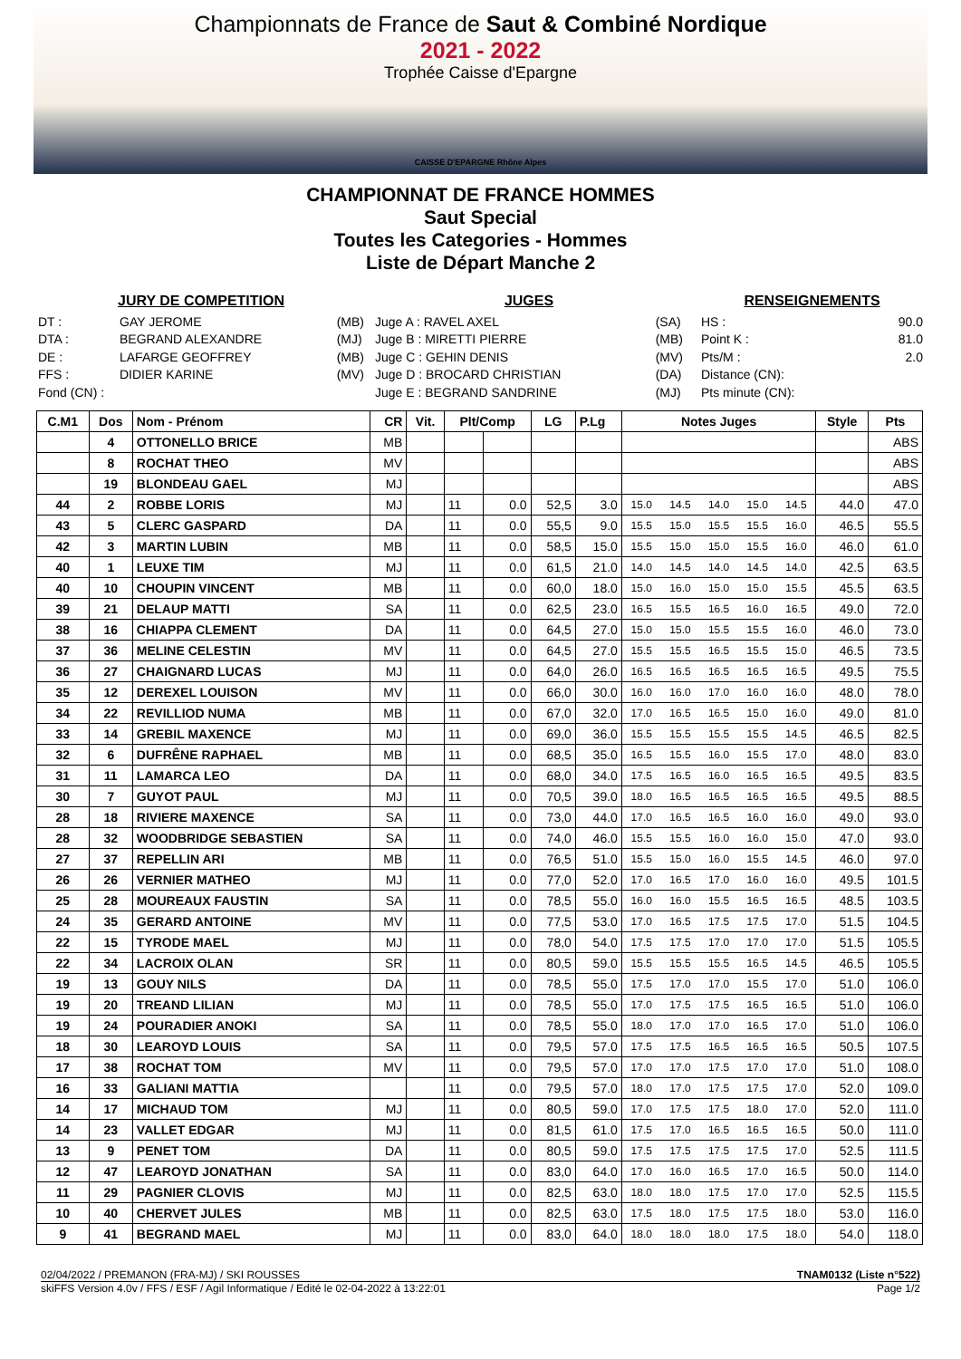Championnats de France de Saut & Combiné Nordique
2021 - 2022
Trophée Caisse d'Epargne
CAISSE D'EPARGNE Rhône Alpes
CHAMPIONNAT DE FRANCE HOMMES
Saut Special
Toutes les Categories - Hommes
Liste de Départ Manche 2
JURY DE COMPETITION
DT :
DTA :
DE :
FFS :
Fond (CN) :
GAY JEROME
BEGRAND ALEXANDRE
LAFARGE GEOFFREY
DIDIER KARINE
(MB)
(MJ)
(MB)
(MV)
JUGES
Juge A : RAVEL AXEL
Juge B : MIRETTI PIERRE
Juge C : GEHIN DENIS
Juge D : BROCARD CHRISTIAN
Juge E : BEGRAND SANDRINE
(SA)
(MB)
(MV)
(DA)
(MJ)
RENSEIGNEMENTS
HS :
Point K :
Pts/M :
Distance (CN):
Pts minute (CN):
90.0
81.0
2.0
| C.M1 | Dos | Nom - Prénom | CR | Vit. | Plt/Comp | | LG | P.Lg | Notes Juges | | | | | Style | Pts |
| --- | --- | --- | --- | --- | --- | --- | --- | --- | --- | --- | --- | --- | --- | --- | --- |
| | 4 | OTTONELLO BRICE | MB | | | | | | | | | | | | ABS |
| | 8 | ROCHAT THEO | MV | | | | | | | | | | | | ABS |
| | 19 | BLONDEAU GAEL | MJ | | | | | | | | | | | | ABS |
| 44 | 2 | ROBBE LORIS | MJ | | 11 | 0.0 | 52,5 | 3.0 | 15.0 | 14.5 | 14.0 | 15.0 | 14.5 | 44.0 | 47.0 |
| 43 | 5 | CLERC GASPARD | DA | | 11 | 0.0 | 55,5 | 9.0 | 15.5 | 15.0 | 15.5 | 15.5 | 16.0 | 46.5 | 55.5 |
| 42 | 3 | MARTIN LUBIN | MB | | 11 | 0.0 | 58,5 | 15.0 | 15.5 | 15.0 | 15.0 | 15.5 | 16.0 | 46.0 | 61.0 |
| 40 | 1 | LEUXE TIM | MJ | | 11 | 0.0 | 61,5 | 21.0 | 14.0 | 14.5 | 14.0 | 14.5 | 14.0 | 42.5 | 63.5 |
| 40 | 10 | CHOUPIN VINCENT | MB | | 11 | 0.0 | 60,0 | 18.0 | 15.0 | 16.0 | 15.0 | 15.0 | 15.5 | 45.5 | 63.5 |
| 39 | 21 | DELAUP MATTI | SA | | 11 | 0.0 | 62,5 | 23.0 | 16.5 | 15.5 | 16.5 | 16.0 | 16.5 | 49.0 | 72.0 |
| 38 | 16 | CHIAPPA CLEMENT | DA | | 11 | 0.0 | 64,5 | 27.0 | 15.0 | 15.0 | 15.5 | 15.5 | 16.0 | 46.0 | 73.0 |
| 37 | 36 | MELINE CELESTIN | MV | | 11 | 0.0 | 64,5 | 27.0 | 15.5 | 15.5 | 16.5 | 15.5 | 15.0 | 46.5 | 73.5 |
| 36 | 27 | CHAIGNARD LUCAS | MJ | | 11 | 0.0 | 64,0 | 26.0 | 16.5 | 16.5 | 16.5 | 16.5 | 16.5 | 49.5 | 75.5 |
| 35 | 12 | DEREXEL LOUISON | MV | | 11 | 0.0 | 66,0 | 30.0 | 16.0 | 16.0 | 17.0 | 16.0 | 16.0 | 48.0 | 78.0 |
| 34 | 22 | REVILLIOD NUMA | MB | | 11 | 0.0 | 67,0 | 32.0 | 17.0 | 16.5 | 16.5 | 15.0 | 16.0 | 49.0 | 81.0 |
| 33 | 14 | GREBIL MAXENCE | MJ | | 11 | 0.0 | 69,0 | 36.0 | 15.5 | 15.5 | 15.5 | 15.5 | 14.5 | 46.5 | 82.5 |
| 32 | 6 | DUFRÊNE RAPHAEL | MB | | 11 | 0.0 | 68,5 | 35.0 | 16.5 | 15.5 | 16.0 | 15.5 | 17.0 | 48.0 | 83.0 |
| 31 | 11 | LAMARCA LEO | DA | | 11 | 0.0 | 68,0 | 34.0 | 17.5 | 16.5 | 16.0 | 16.5 | 16.5 | 49.5 | 83.5 |
| 30 | 7 | GUYOT PAUL | MJ | | 11 | 0.0 | 70,5 | 39.0 | 18.0 | 16.5 | 16.5 | 16.5 | 16.5 | 49.5 | 88.5 |
| 28 | 18 | RIVIERE MAXENCE | SA | | 11 | 0.0 | 73,0 | 44.0 | 17.0 | 16.5 | 16.5 | 16.0 | 16.0 | 49.0 | 93.0 |
| 28 | 32 | WOODBRIDGE SEBASTIEN | SA | | 11 | 0.0 | 74,0 | 46.0 | 15.5 | 15.5 | 16.0 | 16.0 | 15.0 | 47.0 | 93.0 |
| 27 | 37 | REPELLIN ARI | MB | | 11 | 0.0 | 76,5 | 51.0 | 15.5 | 15.0 | 16.0 | 15.5 | 14.5 | 46.0 | 97.0 |
| 26 | 26 | VERNIER MATHEO | MJ | | 11 | 0.0 | 77,0 | 52.0 | 17.0 | 16.5 | 17.0 | 16.0 | 16.0 | 49.5 | 101.5 |
| 25 | 28 | MOUREAUX FAUSTIN | SA | | 11 | 0.0 | 78,5 | 55.0 | 16.0 | 16.0 | 15.5 | 16.5 | 16.5 | 48.5 | 103.5 |
| 24 | 35 | GERARD ANTOINE | MV | | 11 | 0.0 | 77,5 | 53.0 | 17.0 | 16.5 | 17.5 | 17.5 | 17.0 | 51.5 | 104.5 |
| 22 | 15 | TYRODE MAEL | MJ | | 11 | 0.0 | 78,0 | 54.0 | 17.5 | 17.5 | 17.0 | 17.0 | 17.0 | 51.5 | 105.5 |
| 22 | 34 | LACROIX OLAN | SR | | 11 | 0.0 | 80,5 | 59.0 | 15.5 | 15.5 | 15.5 | 16.5 | 14.5 | 46.5 | 105.5 |
| 19 | 13 | GOUY NILS | DA | | 11 | 0.0 | 78,5 | 55.0 | 17.5 | 17.0 | 17.0 | 15.5 | 17.0 | 51.0 | 106.0 |
| 19 | 20 | TREAND LILIAN | MJ | | 11 | 0.0 | 78,5 | 55.0 | 17.0 | 17.5 | 17.5 | 16.5 | 16.5 | 51.0 | 106.0 |
| 19 | 24 | POURADIER ANOKI | SA | | 11 | 0.0 | 78,5 | 55.0 | 18.0 | 17.0 | 17.0 | 16.5 | 17.0 | 51.0 | 106.0 |
| 18 | 30 | LEAROYD LOUIS | SA | | 11 | 0.0 | 79,5 | 57.0 | 17.5 | 17.5 | 16.5 | 16.5 | 16.5 | 50.5 | 107.5 |
| 17 | 38 | ROCHAT TOM | MV | | 11 | 0.0 | 79,5 | 57.0 | 17.0 | 17.0 | 17.5 | 17.0 | 17.0 | 51.0 | 108.0 |
| 16 | 33 | GALIANI MATTIA | | | 11 | 0.0 | 79,5 | 57.0 | 18.0 | 17.0 | 17.5 | 17.5 | 17.0 | 52.0 | 109.0 |
| 14 | 17 | MICHAUD TOM | MJ | | 11 | 0.0 | 80,5 | 59.0 | 17.0 | 17.5 | 17.5 | 18.0 | 17.0 | 52.0 | 111.0 |
| 14 | 23 | VALLET EDGAR | MJ | | 11 | 0.0 | 81,5 | 61.0 | 17.5 | 17.0 | 16.5 | 16.5 | 16.5 | 50.0 | 111.0 |
| 13 | 9 | PENET TOM | DA | | 11 | 0.0 | 80,5 | 59.0 | 17.5 | 17.5 | 17.5 | 17.5 | 17.0 | 52.5 | 111.5 |
| 12 | 47 | LEAROYD JONATHAN | SA | | 11 | 0.0 | 83,0 | 64.0 | 17.0 | 16.0 | 16.5 | 17.0 | 16.5 | 50.0 | 114.0 |
| 11 | 29 | PAGNIER CLOVIS | MJ | | 11 | 0.0 | 82,5 | 63.0 | 18.0 | 18.0 | 17.5 | 17.0 | 17.0 | 52.5 | 115.5 |
| 10 | 40 | CHERVET JULES | MB | | 11 | 0.0 | 82,5 | 63.0 | 17.5 | 18.0 | 17.5 | 17.5 | 18.0 | 53.0 | 116.0 |
| 9 | 41 | BEGRAND MAEL | MJ | | 11 | 0.0 | 83,0 | 64.0 | 18.0 | 18.0 | 18.0 | 17.5 | 18.0 | 54.0 | 118.0 |
02/04/2022 / PREMANON (FRA-MJ) / SKI ROUSSES TNAM0132 (Liste n°522)
skiFFS Version 4.0v / FFS / ESF / Agil Informatique / Edité le 02-04-2022 à 13:22:01 Page 1/2